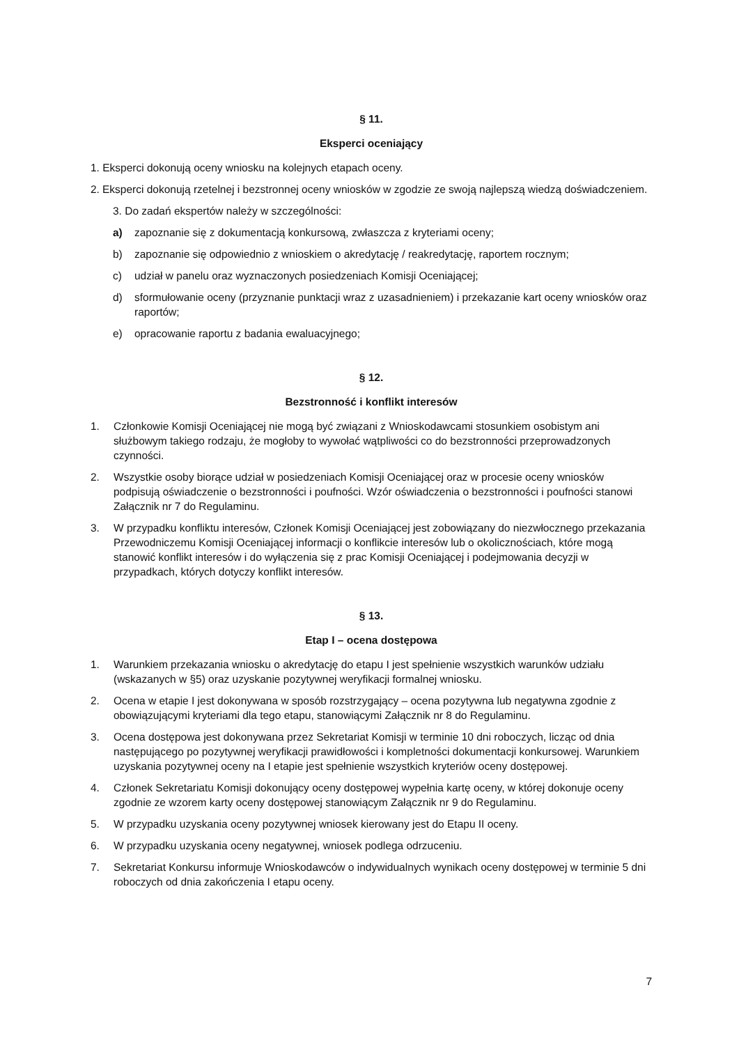§ 11.
Eksperci oceniający
1. Eksperci dokonują oceny wniosku na kolejnych etapach oceny.
2. Eksperci dokonują rzetelnej i bezstronnej oceny wniosków w zgodzie ze swoją najlepszą wiedzą doświadczeniem.
3. Do zadań ekspertów należy w szczególności:
a) zapoznanie się z dokumentacją konkursową, zwłaszcza z kryteriami oceny;
b) zapoznanie się odpowiednio z wnioskiem o akredytację / reakredytację, raportem rocznym;
c) udział w panelu oraz wyznaczonych posiedzeniach Komisji Oceniającej;
d) sformułowanie oceny (przyznanie punktacji wraz z uzasadnieniem) i przekazanie kart oceny wniosków oraz raportów;
e) opracowanie raportu z badania ewaluacyjnego;
§ 12.
Bezstronność i konflikt interesów
1. Członkowie Komisji Oceniającej nie mogą być związani z Wnioskodawcami stosunkiem osobistym ani służbowym takiego rodzaju, że mogłoby to wywołać wątpliwości co do bezstronności przeprowadzonych czynności.
2. Wszystkie osoby biorące udział w posiedzeniach Komisji Oceniającej oraz w procesie oceny wniosków podpisują oświadczenie o bezstronności i poufności. Wzór oświadczenia o bezstronności i poufności stanowi Załącznik nr 7 do Regulaminu.
3. W przypadku konfliktu interesów, Członek Komisji Oceniającej jest zobowiązany do niezwłocznego przekazania Przewodniczemu Komisji Oceniającej informacji o konflikcie interesów lub o okolicznościach, które mogą stanowić konflikt interesów i do wyłączenia się z prac Komisji Oceniającej i podejmowania decyzji w przypadkach, których dotyczy konflikt interesów.
§ 13.
Etap I – ocena dostępowa
1. Warunkiem przekazania wniosku o akredytację do etapu I jest spełnienie wszystkich warunków udziału (wskazanych w §5) oraz uzyskanie pozytywnej weryfikacji formalnej wniosku.
2. Ocena w etapie I jest dokonywana w sposób rozstrzygający – ocena pozytywna lub negatywna zgodnie z obowiązującymi kryteriami dla tego etapu, stanowiącymi Załącznik nr 8 do Regulaminu.
3. Ocena dostępowa jest dokonywana przez Sekretariat Komisji w terminie 10 dni roboczych, licząc od dnia następującego po pozytywnej weryfikacji prawidłowości i kompletności dokumentacji konkursowej. Warunkiem uzyskania pozytywnej oceny na I etapie jest spełnienie wszystkich kryteriów oceny dostępowej.
4. Członek Sekretariatu Komisji dokonujący oceny dostępowej wypełnia kartę oceny, w której dokonuje oceny zgodnie ze wzorem karty oceny dostępowej stanowiącym Załącznik nr 9 do Regulaminu.
5. W przypadku uzyskania oceny pozytywnej wniosek kierowany jest do Etapu II oceny.
6. W przypadku uzyskania oceny negatywnej, wniosek podlega odrzuceniu.
7. Sekretariat Konkursu informuje Wnioskodawców o indywidualnych wynikach oceny dostępowej w terminie 5 dni roboczych od dnia zakończenia I etapu oceny.
7